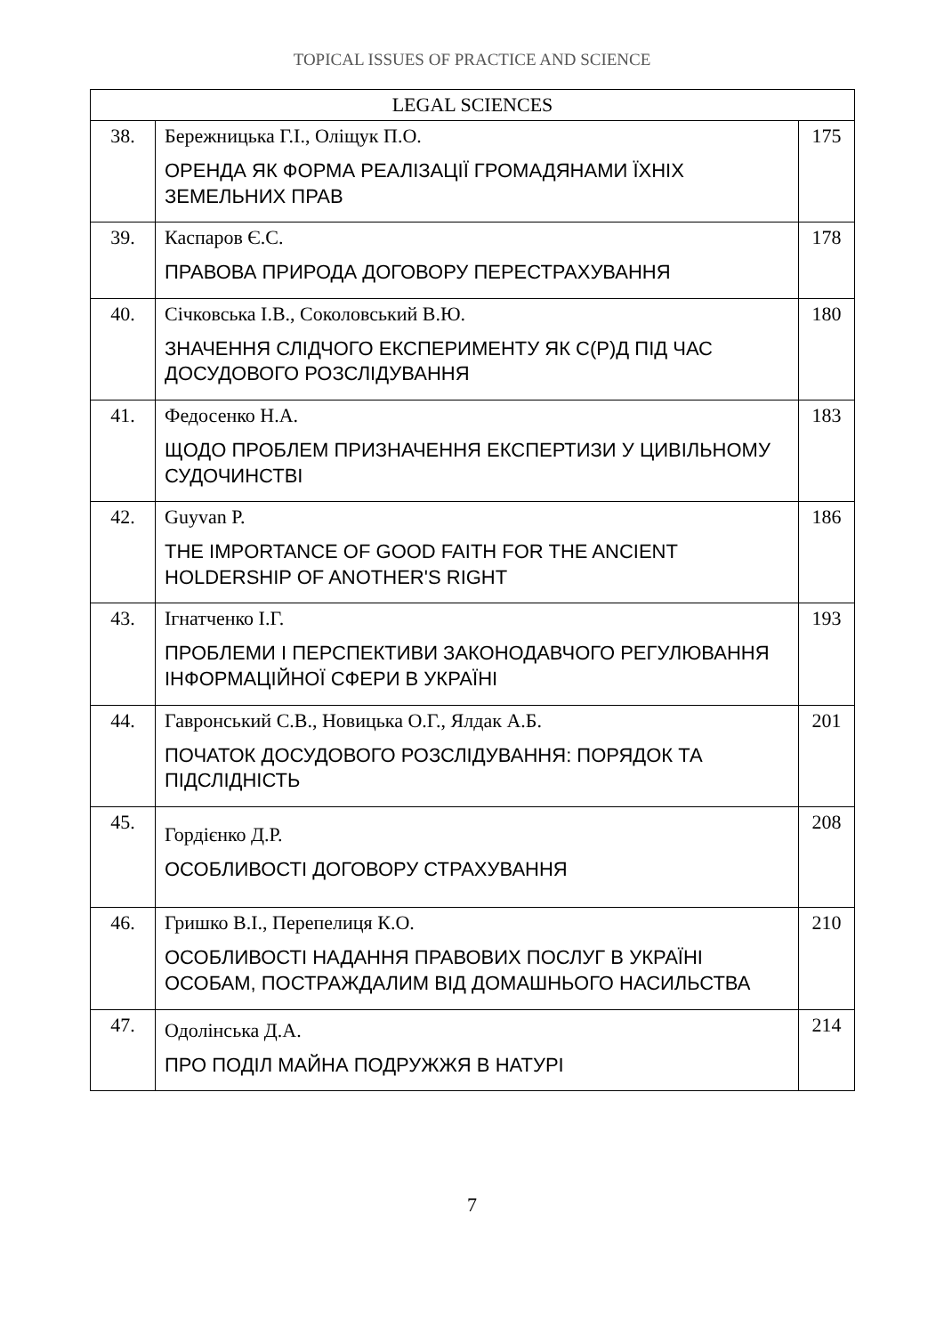TOPICAL ISSUES OF PRACTICE AND SCIENCE
| LEGAL SCIENCES | | |
| --- | --- | --- |
| 38. | Бережницька Г.І., Оліщук П.О. ОРЕНДА ЯК ФОРМА РЕАЛІЗАЦІЇ ГРОМАДЯНАМИ ЇХНІХ ЗЕМЕЛЬНИХ ПРАВ | 175 |
| 39. | Каспаров Є.С. ПРАВОВА ПРИРОДА ДОГОВОРУ ПЕРЕСТРАХУВАННЯ | 178 |
| 40. | Січковська І.В., Соколовський В.Ю. ЗНАЧЕННЯ СЛІДЧОГО ЕКСПЕРИМЕНТУ ЯК С(Р)Д ПІД ЧАС ДОСУДОВОГО РОЗСЛІДУВАННЯ | 180 |
| 41. | Федосенко Н.А. ЩОДО ПРОБЛЕМ ПРИЗНАЧЕННЯ ЕКСПЕРТИЗИ У ЦИВІЛЬНОМУ СУДОЧИНСТВІ | 183 |
| 42. | Guyvan P. THE IMPORTANCE OF GOOD FAITH FOR THE ANCIENT HOLDERSHIP OF ANOTHER'S RIGHT | 186 |
| 43. | Ігнатченко І.Г. ПРОБЛЕМИ І ПЕРСПЕКТИВИ ЗАКОНОДАВЧОГО РЕГУЛЮВАННЯ ІНФОРМАЦІЙНОЇ СФЕРИ В УКРАЇНІ | 193 |
| 44. | Гавронський С.В., Новицька О.Г., Ялдак А.Б. ПОЧАТОК ДОСУДОВОГО РОЗСЛІДУВАННЯ: ПОРЯДОК ТА ПІДСЛІДНІСТЬ | 201 |
| 45. | Гордієнко Д.Р. ОСОБЛИВОСТІ ДОГОВОРУ СТРАХУВАННЯ | 208 |
| 46. | Гришко В.І., Перепелиця К.О. ОСОБЛИВОСТІ НАДАННЯ ПРАВОВИХ ПОСЛУГ В УКРАЇНІ ОСОБАМ, ПОСТРАЖДАЛИМ ВІД ДОМАШНЬОГО НАСИЛЬСТВА | 210 |
| 47. | Одолінська Д.А. ПРО ПОДІЛ МАЙНА ПОДРУЖЖЯ В НАТУРІ | 214 |
7